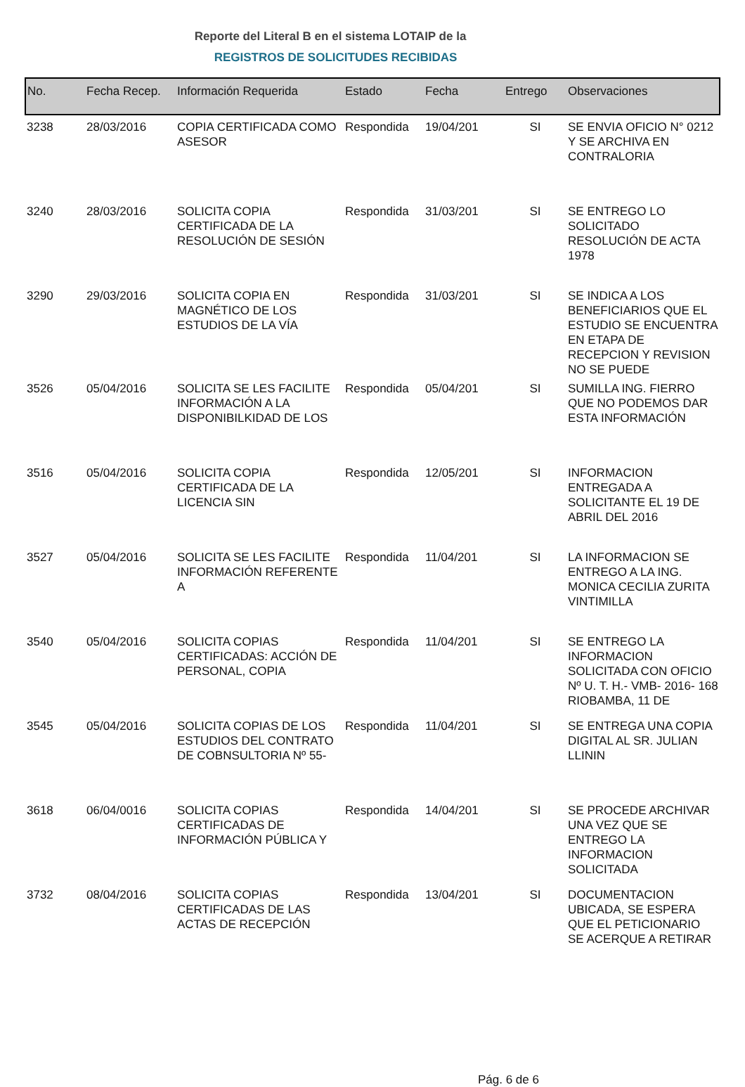Reporte del Literal B en el sistema LOTAIP de la
REGISTROS DE SOLICITUDES RECIBIDAS
| No. | Fecha Recep. | Información Requerida | Estado | Fecha | Entrego | Observaciones |
| --- | --- | --- | --- | --- | --- | --- |
| 3238 | 28/03/2016 | COPIA CERTIFICADA COMO ASESOR | Respondida | 19/04/201 | SI | SE ENVIA OFICIO N° 0212 Y SE ARCHIVA EN CONTRALORIA |
| 3240 | 28/03/2016 | SOLICITA COPIA CERTIFICADA DE LA RESOLUCIÓN DE SESIÓN | Respondida | 31/03/201 | SI | SE ENTREGO LO SOLICITADO RESOLUCIÓN DE ACTA 1978 |
| 3290 | 29/03/2016 | SOLICITA COPIA EN MAGNÉTICO DE LOS ESTUDIOS DE LA VÍA | Respondida | 31/03/201 | SI | SE INDICA A LOS BENEFICIARIOS QUE EL ESTUDIO SE ENCUENTRA EN ETAPA DE RECEPCION Y REVISION NO SE PUEDE |
| 3526 | 05/04/2016 | SOLICITA SE LES FACILITE INFORMACIÓN A LA DISPONIBILKIDAD DE LOS | Respondida | 05/04/201 | SI | SUMILLA ING. FIERRO QUE NO PODEMOS DAR ESTA INFORMACIÓN |
| 3516 | 05/04/2016 | SOLICITA COPIA CERTIFICADA DE LA LICENCIA SIN | Respondida | 12/05/201 | SI | INFORMACION ENTREGADA A SOLICITANTE EL 19 DE ABRIL DEL 2016 |
| 3527 | 05/04/2016 | SOLICITA SE LES FACILITE INFORMACIÓN REFERENTE A | Respondida | 11/04/201 | SI | LA INFORMACION SE ENTREGO A LA ING. MONICA CECILIA ZURITA VINTIMILLA |
| 3540 | 05/04/2016 | SOLICITA COPIAS CERTIFICADAS: ACCIÓN DE PERSONAL, COPIA | Respondida | 11/04/201 | SI | SE ENTREGO LA INFORMACION SOLICITADA CON OFICIO Nº U. T. H.- VMB- 2016- 168 RIOBAMBA, 11 DE |
| 3545 | 05/04/2016 | SOLICITA COPIAS DE LOS ESTUDIOS DEL CONTRATO DE COBNSULTORIA Nº 55- | Respondida | 11/04/201 | SI | SE ENTREGA UNA COPIA DIGITAL AL SR. JULIAN LLININ |
| 3618 | 06/04/0016 | SOLICITA COPIAS CERTIFICADAS DE INFORMACIÓN PÚBLICA Y | Respondida | 14/04/201 | SI | SE PROCEDE ARCHIVAR UNA VEZ QUE SE ENTREGO LA INFORMACION SOLICITADA |
| 3732 | 08/04/2016 | SOLICITA COPIAS CERTIFICADAS DE LAS ACTAS DE RECEPCIÓN | Respondida | 13/04/201 | SI | DOCUMENTACION UBICADA, SE ESPERA QUE EL PETICIONARIO SE ACERQUE A RETIRAR |
Pág. 6 de 6